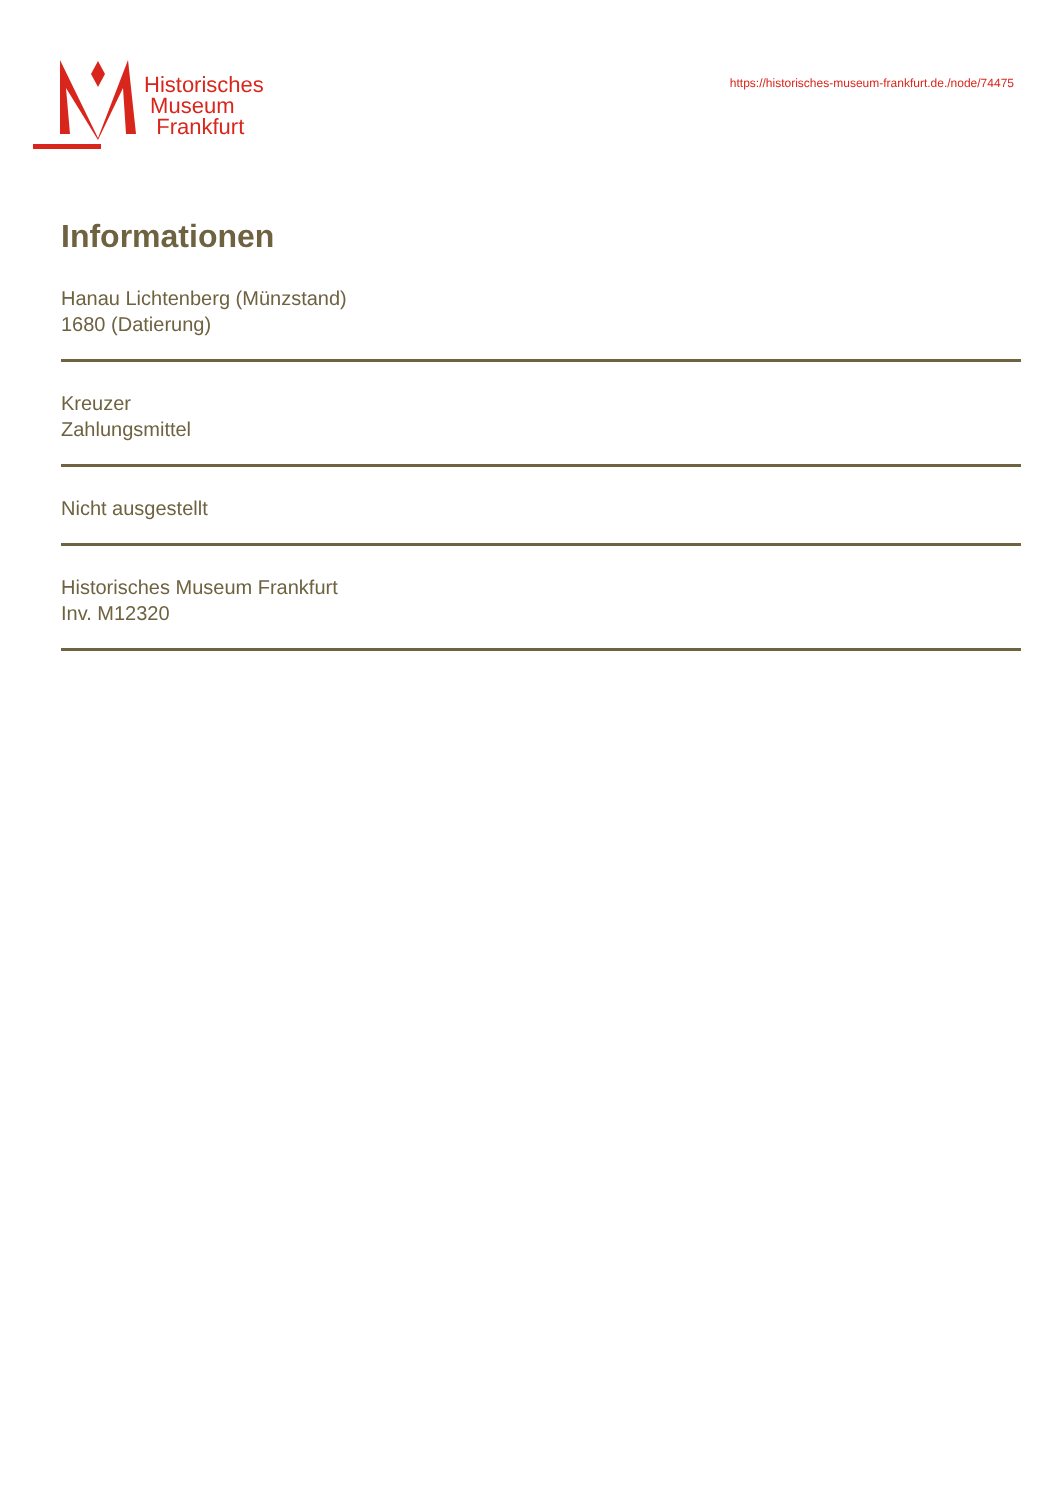Historisches
Museum
Frankfurt
https://historisches-museum-frankfurt.de./node/74475
Informationen
Hanau Lichtenberg (Münzstand)
1680 (Datierung)
Kreuzer
Zahlungsmittel
Nicht ausgestellt
Historisches Museum Frankfurt
Inv. M12320